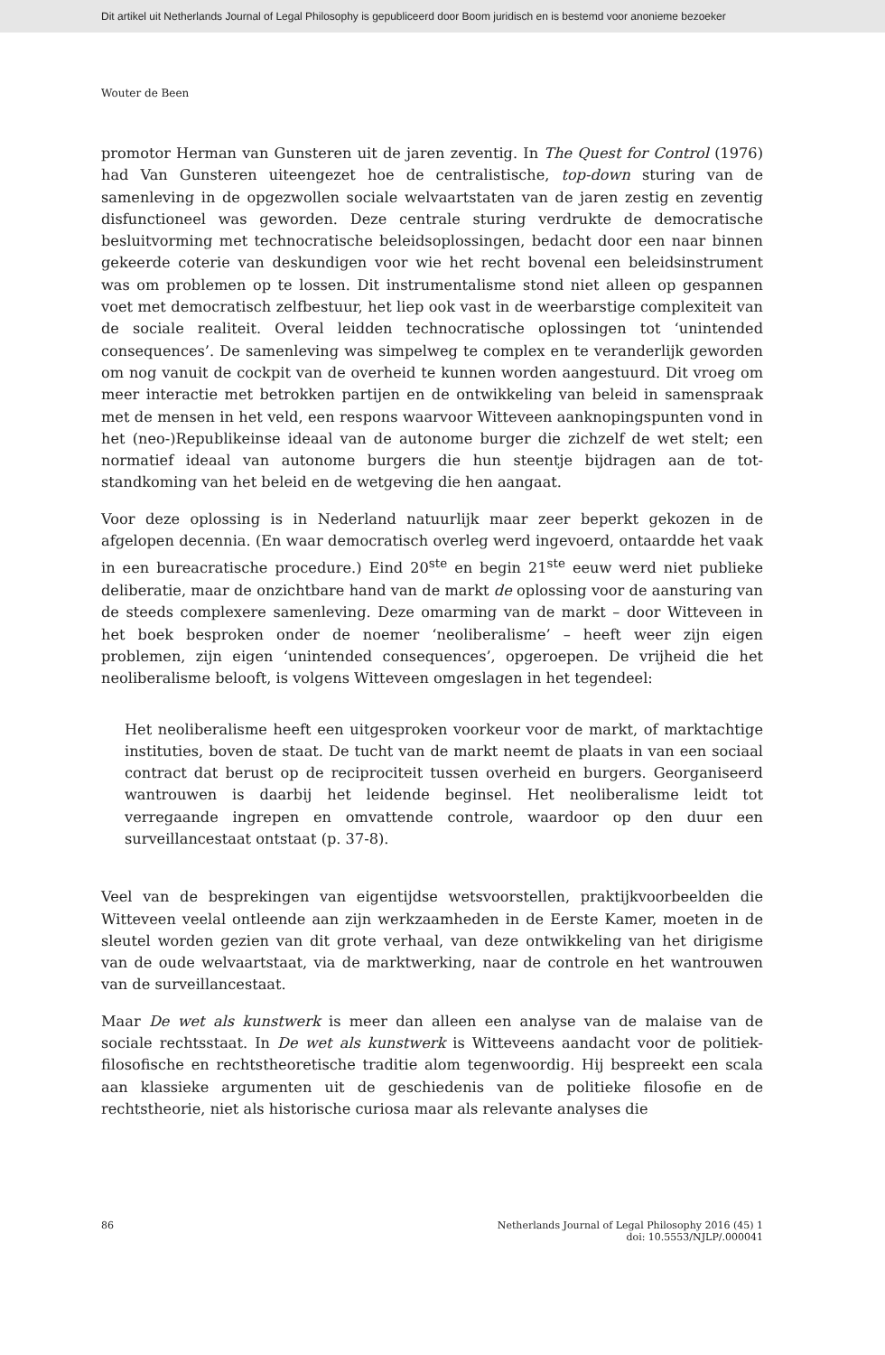Dit artikel uit Netherlands Journal of Legal Philosophy is gepubliceerd door Boom juridisch en is bestemd voor anonieme bezoeker
Wouter de Been
promotor Herman van Gunsteren uit de jaren zeventig. In The Quest for Control (1976) had Van Gunsteren uiteengezet hoe de centralistische, top-down sturing van de samenleving in de opgezwollen sociale welvaartstaten van de jaren zestig en zeventig disfunctioneel was geworden. Deze centrale sturing verdrukte de democratische besluitvorming met technocratische beleidsoplossingen, bedacht door een naar binnen gekeerde coterie van deskundigen voor wie het recht bovenal een beleidsinstrument was om problemen op te lossen. Dit instrumenta­lisme stond niet alleen op gespannen voet met democratisch zelfbestuur, het liep ook vast in de weerbarstige complexiteit van de sociale realiteit. Overal leidden technocratische oplossingen tot ‘unintended consequences’. De samenleving was simpelweg te complex en te veranderlijk geworden om nog vanuit de cockpit van de overheid te kunnen worden aangestuurd. Dit vroeg om meer interactie met betrokken partijen en de ontwikkeling van beleid in samenspraak met de mensen in het veld, een respons waarvoor Witteveen aanknopingspunten vond in het (neo-)Republikeinse ideaal van de autonome burger die zichzelf de wet stelt; een normatief ideaal van autonome burgers die hun steentje bijdragen aan de tot­standkoming van het beleid en de wetgeving die hen aangaat.
Voor deze oplossing is in Nederland natuurlijk maar zeer beperkt gekozen in de afgelopen decennia. (En waar democratisch overleg werd ingevoerd, ontaardde het vaak in een bureacratische procedure.) Eind 20<sup>ste</sup> en begin 21<sup>ste</sup> eeuw werd niet publieke deliberatie, maar de onzichtbare hand van de markt de oplossing voor de aansturing van de steeds complexere samenleving. Deze omarming van de markt – door Witteveen in het boek besproken onder de noemer ‘neolibera­lisme’ – heeft weer zijn eigen problemen, zijn eigen ‘unintended consequences’, opgeroepen. De vrijheid die het neoliberalisme belooft, is volgens Witteveen omgeslagen in het tegendeel:
Het neoliberalisme heeft een uitgesproken voorkeur voor de markt, of markt­achtige instituties, boven de staat. De tucht van de markt neemt de plaats in van een sociaal contract dat berust op de reciprociteit tussen overheid en bur­gers. Georganiseerd wantrouwen is daarbij het leidende beginsel. Het neolibe­ralisme leidt tot verregaande ingrepen en omvattende controle, waardoor op den duur een surveillancestaat ontstaat (p. 37-8).
Veel van de besprekingen van eigentijdse wetsvoorstellen, praktijkvoorbeelden die Witteveen veelal ontleende aan zijn werkzaamheden in de Eerste Kamer, moe­ten in de sleutel worden gezien van dit grote verhaal, van deze ontwikkeling van het dirigisme van de oude welvaartstaat, via de marktwerking, naar de controle en het wantrouwen van de surveillancestaat.
Maar De wet als kunstwerk is meer dan alleen een analyse van de malaise van de sociale rechtsstaat. In De wet als kunstwerk is Witteveens aandacht voor de poli­tiek-filosofische en rechtstheoretische traditie alom tegenwoordig. Hij bespreekt een scala aan klassieke argumenten uit de geschiedenis van de politieke filosofie en de rechtstheorie, niet als historische curiosa maar als relevante analyses die
86 Netherlands Journal of Legal Philosophy 2016 (45) 1
doi: 10.5553/NJLP/.000041